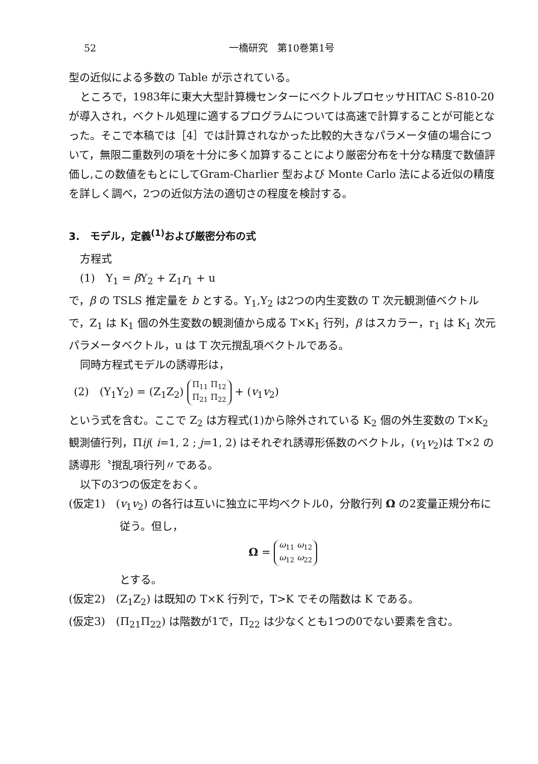52 一橋研究　第10巻第1号
型の近似による多数の Table が示されている。
ところで，1983年に東大大型計算機センターにベクトルプロセッサHITAC S-810-20が導入され，ベクトル処理に適するプログラムについては高速で計算することが可能となった。そこで本稿では［4］では計算されなかった比較的大きなパラメータ値の場合について，無限二重数列の項を十分に多く加算することにより厳密分布を十分な精度で数値評価し,この数値をもとにしてGram-Charlier 型および Monte Carlo 法による近似の精度を詳しく調べ，2つの近似方法の適切さの程度を検討する。
3.　モデル，定義<sup>(1)</sup>および厳密分布の式
方程式
(1)　Y<sub>1</sub> = β Y<sub>2</sub> + Z<sub>1</sub>r<sub>1</sub> + u
で，β の TSLS 推定量を b とする。Y<sub>1</sub>,Y<sub>2</sub> は2つの内生変数の T 次元観測値ベクトルで，Z<sub>1</sub> は K<sub>1</sub> 個の外生変数の観測値から成る T×K<sub>1</sub> 行列，β はスカラー，r<sub>1</sub> は K<sub>1</sub> 次元パラメータベクトル，u は T 次元撹乱項ベクトルである。
同時方程式モデルの誘導形は，
(2)　(Y<sub>1</sub>Y<sub>2</sub>) = (Z<sub>1</sub>Z<sub>2</sub>) Π<sub>11</sub> Π<sub>12</sub>
Π<sub>21</sub> Π<sub>22</sub> + (v<sub>1</sub>v<sub>2</sub>)
という式を含む。ここで Z<sub>2</sub> は方程式(1)から除外されている K<sub>2</sub> 個の外生変数の T×K<sub>2</sub> 観測値行列，Πij( i=1, 2 ; j=1, 2) はそれぞれ誘導形係数のベクトル，(v<sub>1</sub>v<sub>2</sub>)は T×2 の誘導形〝撹乱項行列〃である。
以下の3つの仮定をおく。
(仮定1)　(v<sub>1</sub>v<sub>2</sub>) の各行は互いに独立に平均ベクトル0，分散行列 Ω の2変量正規分布に従う。但し，
Ω = ω<sub>11</sub> ω<sub>12</sub>
ω<sub>12</sub> ω<sub>22</sub>
とする。
(仮定2)　(Z<sub>1</sub>Z<sub>2</sub>) は既知の T×K 行列で，T>K でその階数は K である。
(仮定3)　(Π<sub>21</sub>Π<sub>22</sub>) は階数が1で，Π<sub>22</sub> は少なくとも1つの0でない要素を含む。